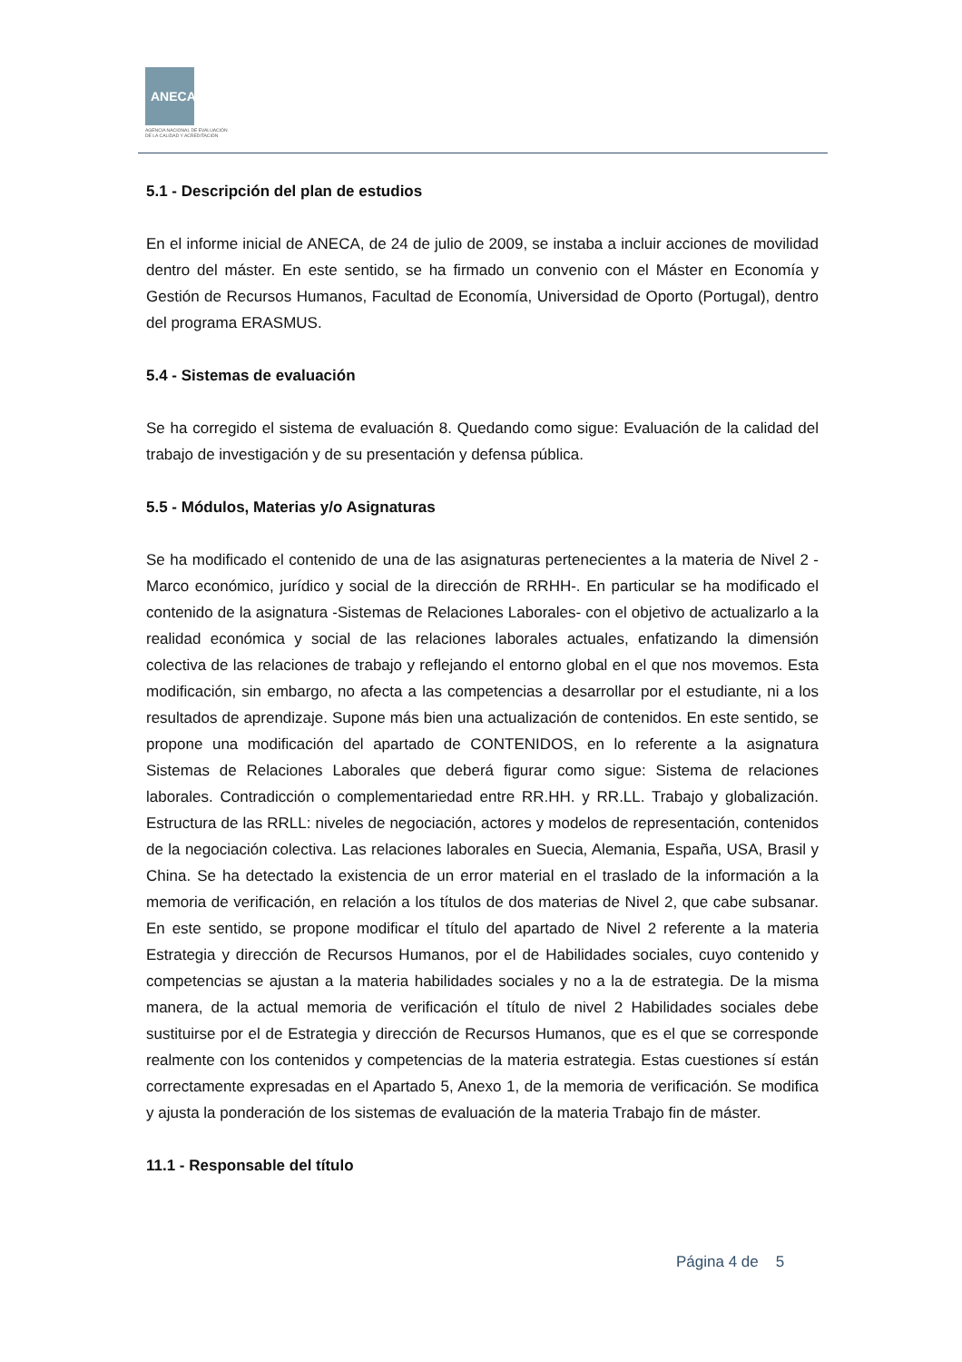ANECA
AGENCIA NACIONAL DE EVALUACIÓN
DE LA CALIDAD Y ACREDITACIÓN
5.1 - Descripción del plan de estudios
En el informe inicial de ANECA, de 24 de julio de 2009, se instaba a incluir acciones de movilidad dentro del máster. En este sentido, se ha firmado un convenio con el Máster en Economía y Gestión de Recursos Humanos, Facultad de Economía, Universidad de Oporto (Portugal), dentro del programa ERASMUS.
5.4 - Sistemas de evaluación
Se ha corregido el sistema de evaluación 8. Quedando como sigue: Evaluación de la calidad del trabajo de investigación y de su presentación y defensa pública.
5.5 - Módulos, Materias y/o Asignaturas
Se ha modificado el contenido de una de las asignaturas pertenecientes a la materia de Nivel 2 -Marco económico, jurídico y social de la dirección de RRHH-. En particular se ha modificado el contenido de la asignatura -Sistemas de Relaciones Laborales- con el objetivo de actualizarlo a la realidad económica y social de las relaciones laborales actuales, enfatizando la dimensión colectiva de las relaciones de trabajo y reflejando el entorno global en el que nos movemos. Esta modificación, sin embargo, no afecta a las competencias a desarrollar por el estudiante, ni a los resultados de aprendizaje. Supone más bien una actualización de contenidos. En este sentido, se propone una modificación del apartado de CONTENIDOS, en lo referente a la asignatura Sistemas de Relaciones Laborales que deberá figurar como sigue: Sistema de relaciones laborales. Contradicción o complementariedad entre RR.HH. y RR.LL. Trabajo y globalización. Estructura de las RRLL: niveles de negociación, actores y modelos de representación, contenidos de la negociación colectiva. Las relaciones laborales en Suecia, Alemania, España, USA, Brasil y China. Se ha detectado la existencia de un error material en el traslado de la información a la memoria de verificación, en relación a los títulos de dos materias de Nivel 2, que cabe subsanar. En este sentido, se propone modificar el título del apartado de Nivel 2 referente a la materia Estrategia y dirección de Recursos Humanos, por el de Habilidades sociales, cuyo contenido y competencias se ajustan a la materia habilidades sociales y no a la de estrategia. De la misma manera, de la actual memoria de verificación el título de nivel 2 Habilidades sociales debe sustituirse por el de Estrategia y dirección de Recursos Humanos, que es el que se corresponde realmente con los contenidos y competencias de la materia estrategia. Estas cuestiones sí están correctamente expresadas en el Apartado 5, Anexo 1, de la memoria de verificación. Se modifica y ajusta la ponderación de los sistemas de evaluación de la materia Trabajo fin de máster.
11.1 - Responsable del título
Página 4 de 5